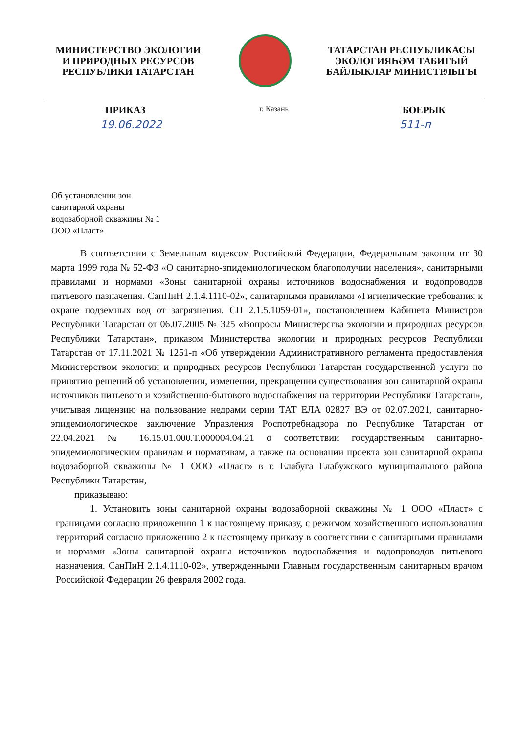МИНИСТЕРСТВО ЭКОЛОГИИ
И ПРИРОДНЫХ РЕСУРСОВ
РЕСПУБЛИКИ ТАТАРСТАН
ТАТАРСТАН РЕСПУБЛИКАСЫ
ЭКОЛОГИЯҺӘМ ТАБИГЫЙ
БАЙЛЫКЛАР МИНИСТРЛЫГЫ
ПРИКАЗ г. Казань БОЕРЫК
19.06.2022 511-п
Об установлении зон
санитарной охраны
водозаборной скважины № 1
ООО «Пласт»
В соответствии с Земельным кодексом Российской Федерации, Федеральным законом от 30 марта 1999 года № 52-ФЗ «О санитарно-эпидемиологическом благополучии населения», санитарными правилами и нормами «Зоны санитарной охраны источников водоснабжения и водопроводов питьевого назначения. СанПиН 2.1.4.1110-02», санитарными правилами «Гигиенические требования к охране подземных вод от загрязнения. СП 2.1.5.1059-01», постановлением Кабинета Министров Республики Татарстан от 06.07.2005 № 325 «Вопросы Министерства экологии и природных ресурсов Республики Татарстан», приказом Министерства экологии и природных ресурсов Республики Татарстан от 17.11.2021 № 1251-п «Об утверждении Административного регламента предоставления Министерством экологии и природных ресурсов Республики Татарстан государственной услуги по принятию решений об установлении, изменении, прекращении существования зон санитарной охраны источников питьевого и хозяйственно-бытового водоснабжения на территории Республики Татарстан», учитывая лицензию на пользование недрами серии ТАТ ЕЛА 02827 ВЭ от 02.07.2021, санитарно-эпидемиологическое заключение Управления Роспотребнадзора по Республике Татарстан от 22.04.2021 № 16.15.01.000.Т.000004.04.21 о соответствии государственным санитарно-эпидемиологическим правилам и нормативам, а также на основании проекта зон санитарной охраны водозаборной скважины № 1 ООО «Пласт» в г. Елабуга Елабужского муниципального района Республики Татарстан,
приказываю:
1. Установить зоны санитарной охраны водозаборной скважины № 1 ООО «Пласт» с границами согласно приложению 1 к настоящему приказу, с режимом хозяйственного использования территорий согласно приложению 2 к настоящему приказу в соответствии с санитарными правилами и нормами «Зоны санитарной охраны источников водоснабжения и водопроводов питьевого назначения. СанПиН 2.1.4.1110-02», утвержденными Главным государственным санитарным врачом Российской Федерации 26 февраля 2002 года.